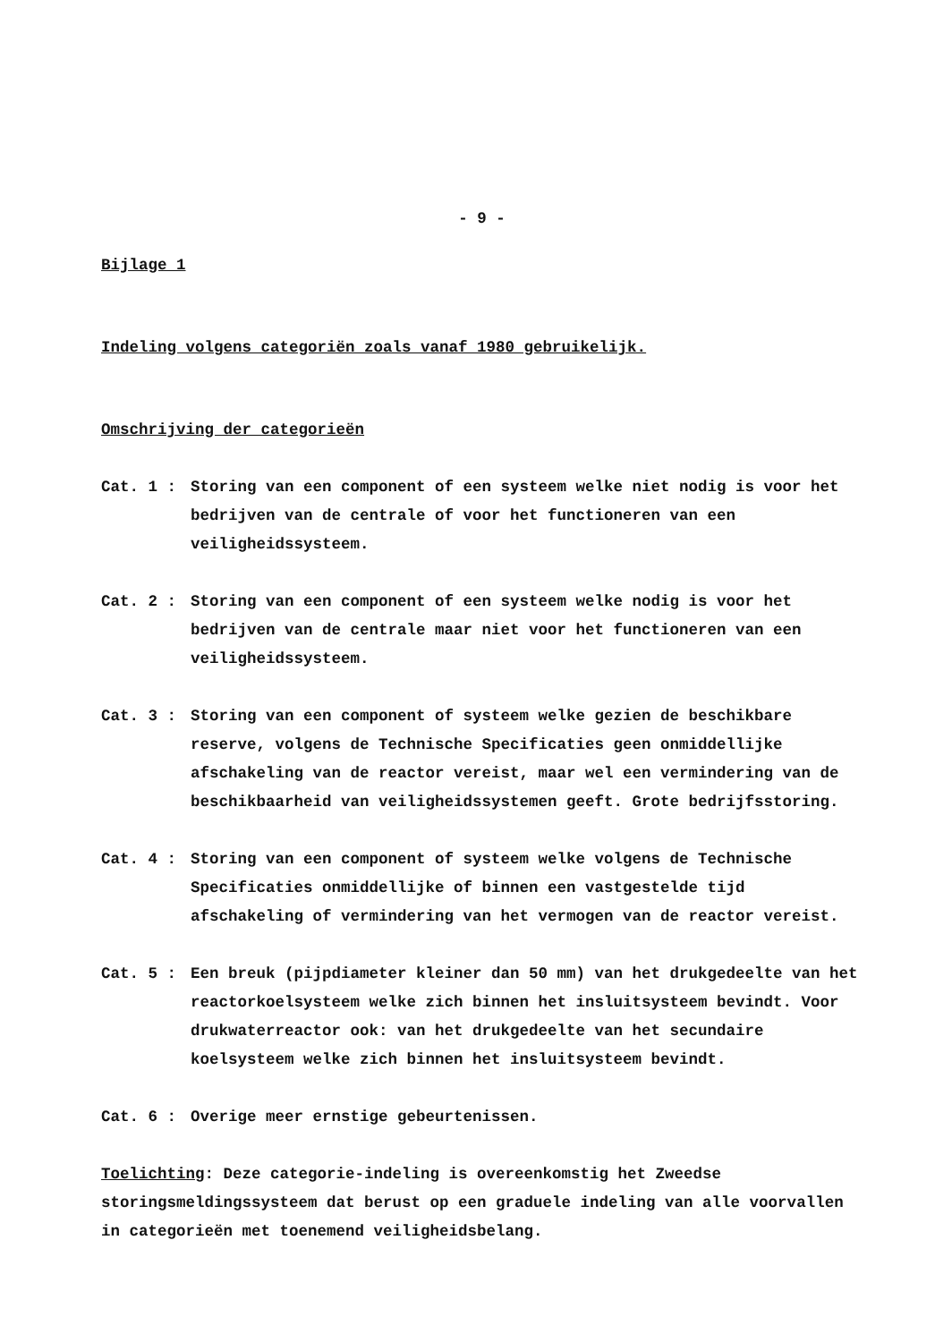- 9 -
Bijlage 1
Indeling volgens categoriën zoals vanaf 1980 gebruikelijk.
Omschrijving der categorieën
Cat. 1 : Storing van een component of een systeem welke niet nodig is voor het bedrijven van de centrale of voor het functioneren van een veiligheidssysteem.
Cat. 2 : Storing van een component of een systeem welke nodig is voor het bedrijven van de centrale maar niet voor het functioneren van een veiligheidssysteem.
Cat. 3 : Storing van een component of systeem welke gezien de beschikbare reserve, volgens de Technische Specificaties geen onmiddellijke afschakeling van de reactor vereist, maar wel een vermindering van de beschikbaarheid van veiligheidssystemen geeft. Grote bedrijfsstoring.
Cat. 4 : Storing van een component of systeem welke volgens de Technische Specificaties onmiddellijke of binnen een vastgestelde tijd afschakeling of vermindering van het vermogen van de reactor vereist.
Cat. 5 : Een breuk (pijpdiameter kleiner dan 50 mm) van het drukgedeelte van het reactorkoelsysteem welke zich binnen het insluitsysteem bevindt. Voor drukwaterreactor ook: van het drukgedeelte van het secundaire koelsysteem welke zich binnen het insluitsysteem bevindt.
Cat. 6 : Overige meer ernstige gebeurtenissen.
Toelichting: Deze categorie-indeling is overeenkomstig het Zweedse storingsmeldingssysteem dat berust op een graduele indeling van alle voorvallen in categorieën met toenemend veiligheidsbelang.